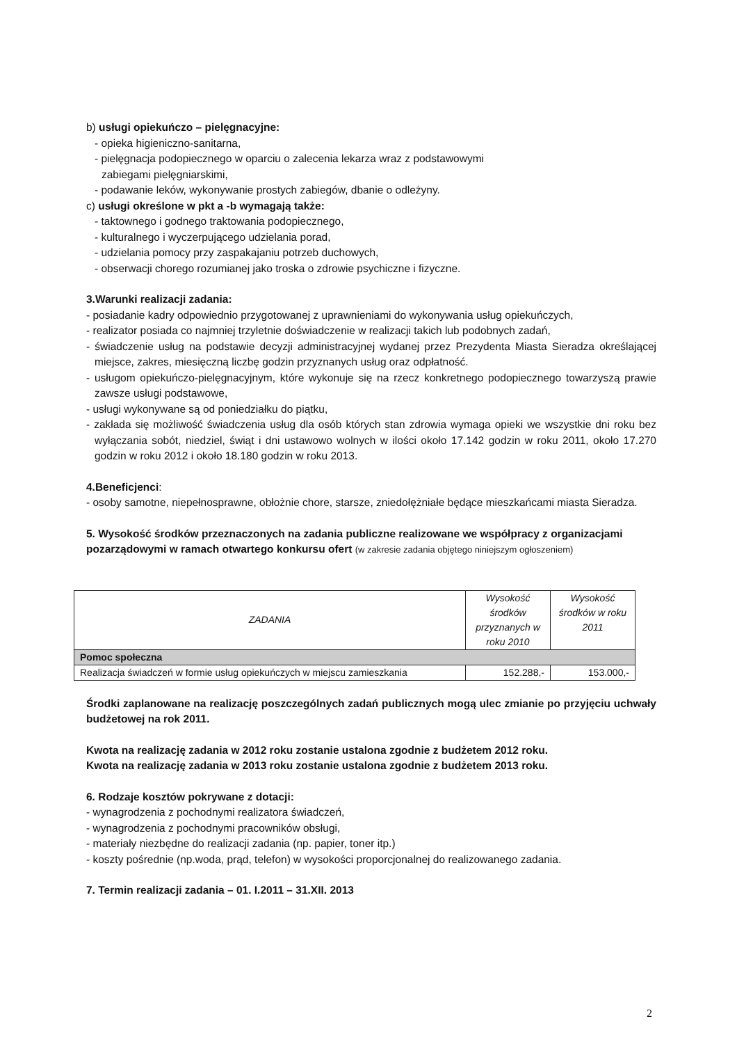b) usługi opiekuńczo – pielęgnacyjne:
- opieka higieniczno-sanitarna,
- pielęgnacja podopiecznego w oparciu o zalecenia lekarza wraz z podstawowymi
zabiegami pielęgniarskimi,
- podawanie leków, wykonywanie prostych zabiegów, dbanie o odleżyny.
c) usługi określone w pkt a -b wymagają także:
- taktownego i godnego traktowania podopiecznego,
- kulturalnego i wyczerpującego udzielania porad,
- udzielania pomocy przy zaspakajaniu potrzeb duchowych,
- obserwacji chorego rozumianej jako troska o zdrowie psychiczne i fizyczne.
3.Warunki realizacji zadania:
- posiadanie kadry odpowiednio przygotowanej z uprawnieniami do wykonywania usług opiekuńczych,
- realizator posiada co najmniej trzyletnie doświadczenie w realizacji takich lub podobnych zadań,
- świadczenie usług na podstawie decyzji administracyjnej wydanej przez Prezydenta Miasta Sieradza określającej miejsce, zakres, miesięczną liczbę godzin przyznanych usług oraz odpłatność.
- usługom opiekuńczo-pielęgnacyjnym, które wykonuje się na rzecz konkretnego podopiecznego towarzyszą prawie zawsze usługi podstawowe,
- usługi wykonywane są od poniedziałku do piątku,
- zakłada się możliwość świadczenia usług dla osób których stan zdrowia wymaga opieki we wszystkie dni roku bez wyłączania sobót, niedziel, świąt i dni ustawowo wolnych w ilości około 17.142 godzin w roku 2011, około 17.270 godzin w roku 2012 i około 18.180 godzin w roku 2013.
4.Beneficjenci:
- osoby samotne, niepełnosprawne, obłożnie chore, starsze, zniedołężniałe będące mieszkańcami miasta Sieradza.
5. Wysokość środków przeznaczonych na zadania publiczne realizowane we współpracy z organizacjami pozarządowymi w ramach otwartego konkursu ofert (w zakresie zadania objętego niniejszym ogłoszeniem)
| ZADANIA | Wysokość środków przyznanych w roku 2010 | Wysokość środków w roku 2011 |
| --- | --- | --- |
| Pomoc społeczna | | |
| Realizacja świadczeń w formie usług opiekuńczych w miejscu zamieszkania | 152.288,- | 153.000,- |
Środki zaplanowane na realizację poszczególnych zadań publicznych mogą ulec zmianie po przyjęciu uchwały budżetowej na rok 2011.
Kwota na realizację zadania w 2012 roku zostanie ustalona zgodnie z budżetem 2012 roku.
Kwota na realizację zadania w 2013 roku zostanie ustalona zgodnie z budżetem 2013 roku.
6. Rodzaje kosztów pokrywane z dotacji:
- wynagrodzenia z pochodnymi realizatora świadczeń,
- wynagrodzenia z pochodnymi pracowników obsługi,
- materiały niezbędne do realizacji zadania (np. papier, toner itp.)
- koszty pośrednie (np.woda, prąd, telefon) w wysokości proporcjonalnej do realizowanego zadania.
7. Termin realizacji zadania – 01. I.2011 – 31.XII. 2013
2